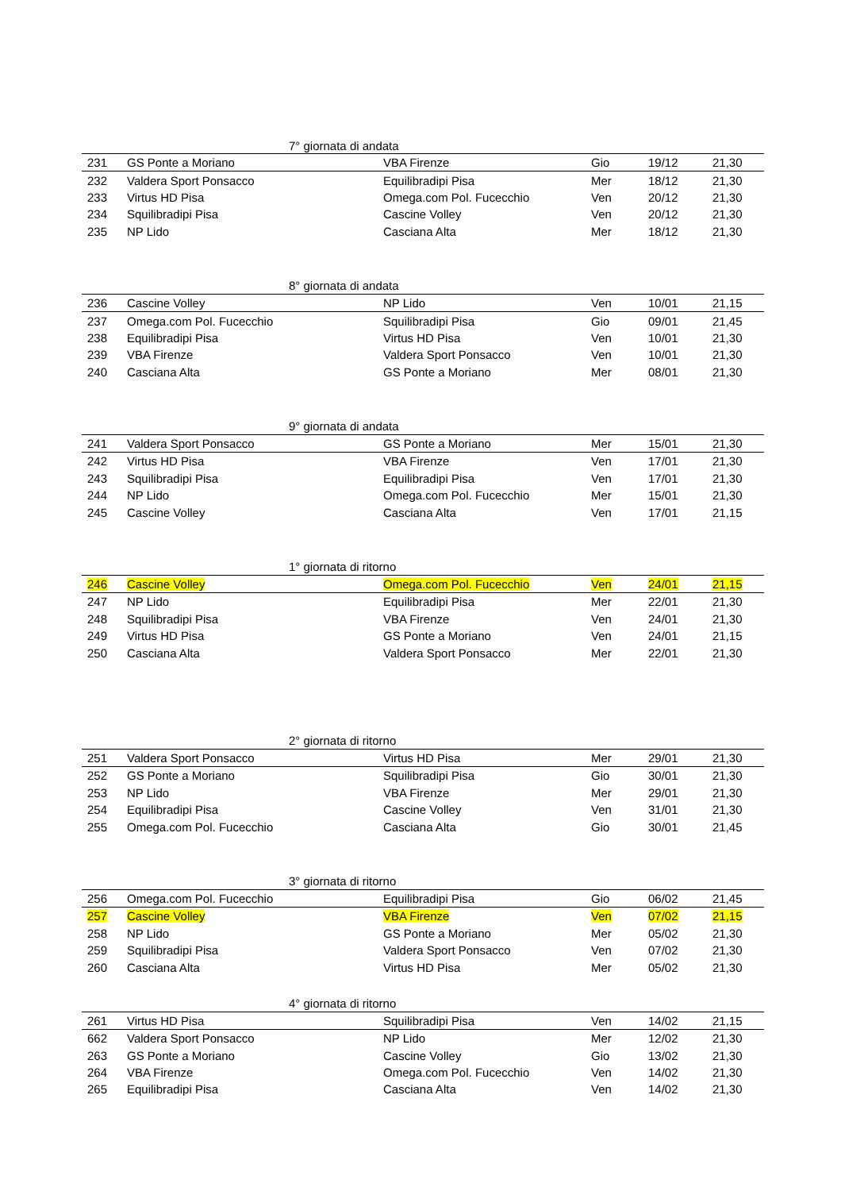| 7° giornata di andata | | | | | |
| --- | --- | --- | --- | --- | --- |
| 231 | GS Ponte a Moriano | VBA Firenze | Gio | 19/12 | 21,30 |
| 232 | Valdera Sport Ponsacco | Equilibradipi Pisa | Mer | 18/12 | 21,30 |
| 233 | Virtus HD Pisa | Omega.com Pol. Fucecchio | Ven | 20/12 | 21,30 |
| 234 | Squilibradipi Pisa | Cascine Volley | Ven | 20/12 | 21,30 |
| 235 | NP Lido | Casciana Alta | Mer | 18/12 | 21,30 |
| 8° giornata di andata | | | | | |
| --- | --- | --- | --- | --- | --- |
| 236 | Cascine Volley | NP Lido | Ven | 10/01 | 21,15 |
| 237 | Omega.com Pol. Fucecchio | Squilibradipi Pisa | Gio | 09/01 | 21,45 |
| 238 | Equilibradipi Pisa | Virtus HD Pisa | Ven | 10/01 | 21,30 |
| 239 | VBA Firenze | Valdera Sport Ponsacco | Ven | 10/01 | 21,30 |
| 240 | Casciana Alta | GS Ponte a Moriano | Mer | 08/01 | 21,30 |
| 9° giornata di andata | | | | | |
| --- | --- | --- | --- | --- | --- |
| 241 | Valdera Sport Ponsacco | GS Ponte a Moriano | Mer | 15/01 | 21,30 |
| 242 | Virtus HD Pisa | VBA Firenze | Ven | 17/01 | 21,30 |
| 243 | Squilibradipi Pisa | Equilibradipi Pisa | Ven | 17/01 | 21,30 |
| 244 | NP Lido | Omega.com Pol. Fucecchio | Mer | 15/01 | 21,30 |
| 245 | Cascine Volley | Casciana Alta | Ven | 17/01 | 21,15 |
| 1° giornata di ritorno | | | | | |
| --- | --- | --- | --- | --- | --- |
| 246 | Cascine Volley | Omega.com Pol. Fucecchio | Ven | 24/01 | 21,15 |
| 247 | NP Lido | Equilibradipi Pisa | Mer | 22/01 | 21,30 |
| 248 | Squilibradipi Pisa | VBA Firenze | Ven | 24/01 | 21,30 |
| 249 | Virtus HD Pisa | GS Ponte a Moriano | Ven | 24/01 | 21,15 |
| 250 | Casciana Alta | Valdera Sport Ponsacco | Mer | 22/01 | 21,30 |
| 2° giornata di ritorno | | | | | |
| --- | --- | --- | --- | --- | --- |
| 251 | Valdera Sport Ponsacco | Virtus HD Pisa | Mer | 29/01 | 21,30 |
| 252 | GS Ponte a Moriano | Squilibradipi Pisa | Gio | 30/01 | 21,30 |
| 253 | NP Lido | VBA Firenze | Mer | 29/01 | 21,30 |
| 254 | Equilibradipi Pisa | Cascine Volley | Ven | 31/01 | 21,30 |
| 255 | Omega.com Pol. Fucecchio | Casciana Alta | Gio | 30/01 | 21,45 |
| 3° giornata di ritorno | | | | | |
| --- | --- | --- | --- | --- | --- |
| 256 | Omega.com Pol. Fucecchio | Equilibradipi Pisa | Gio | 06/02 | 21,45 |
| 257 | Cascine Volley | VBA Firenze | Ven | 07/02 | 21,15 |
| 258 | NP Lido | GS Ponte a Moriano | Mer | 05/02 | 21,30 |
| 259 | Squilibradipi Pisa | Valdera Sport Ponsacco | Ven | 07/02 | 21,30 |
| 260 | Casciana Alta | Virtus HD Pisa | Mer | 05/02 | 21,30 |
| 4° giornata di ritorno | | | | | |
| --- | --- | --- | --- | --- | --- |
| 261 | Virtus HD Pisa | Squilibradipi Pisa | Ven | 14/02 | 21,15 |
| 662 | Valdera Sport Ponsacco | NP Lido | Mer | 12/02 | 21,30 |
| 263 | GS Ponte a Moriano | Cascine Volley | Gio | 13/02 | 21,30 |
| 264 | VBA Firenze | Omega.com Pol. Fucecchio | Ven | 14/02 | 21,30 |
| 265 | Equilibradipi Pisa | Casciana Alta | Ven | 14/02 | 21,30 |